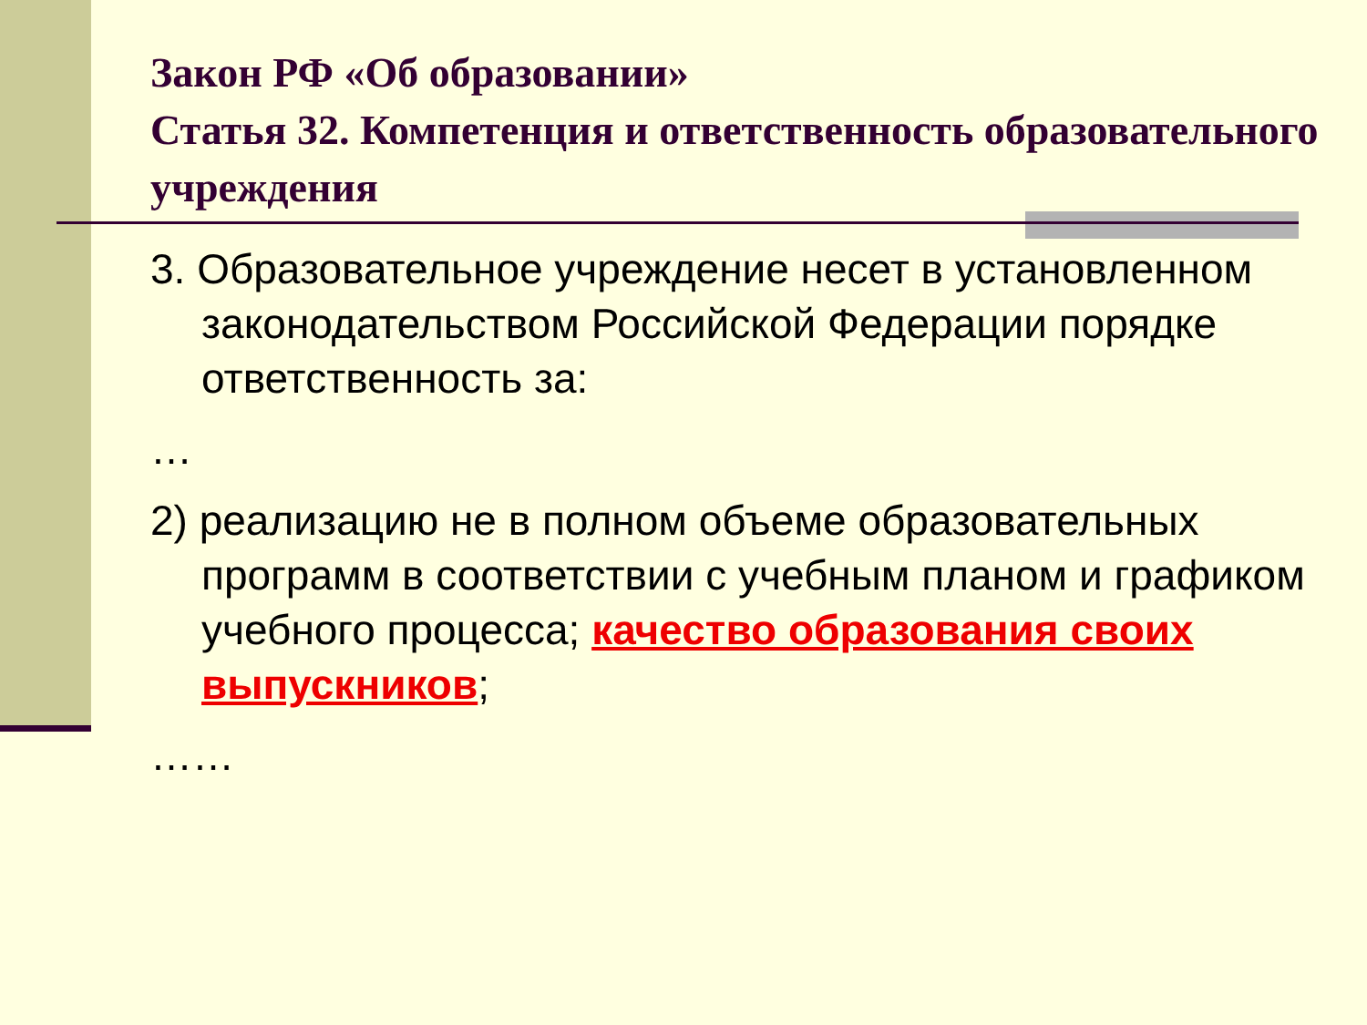Закон РФ «Об образовании»
Статья 32. Компетенция и ответственность образовательного учреждения
3. Образовательное учреждение несет в установленном законодательством Российской Федерации порядке ответственность за:
…
2) реализацию не в полном объеме образовательных программ в соответствии с учебным планом и графиком учебного процесса; качество образования своих выпускников;
……